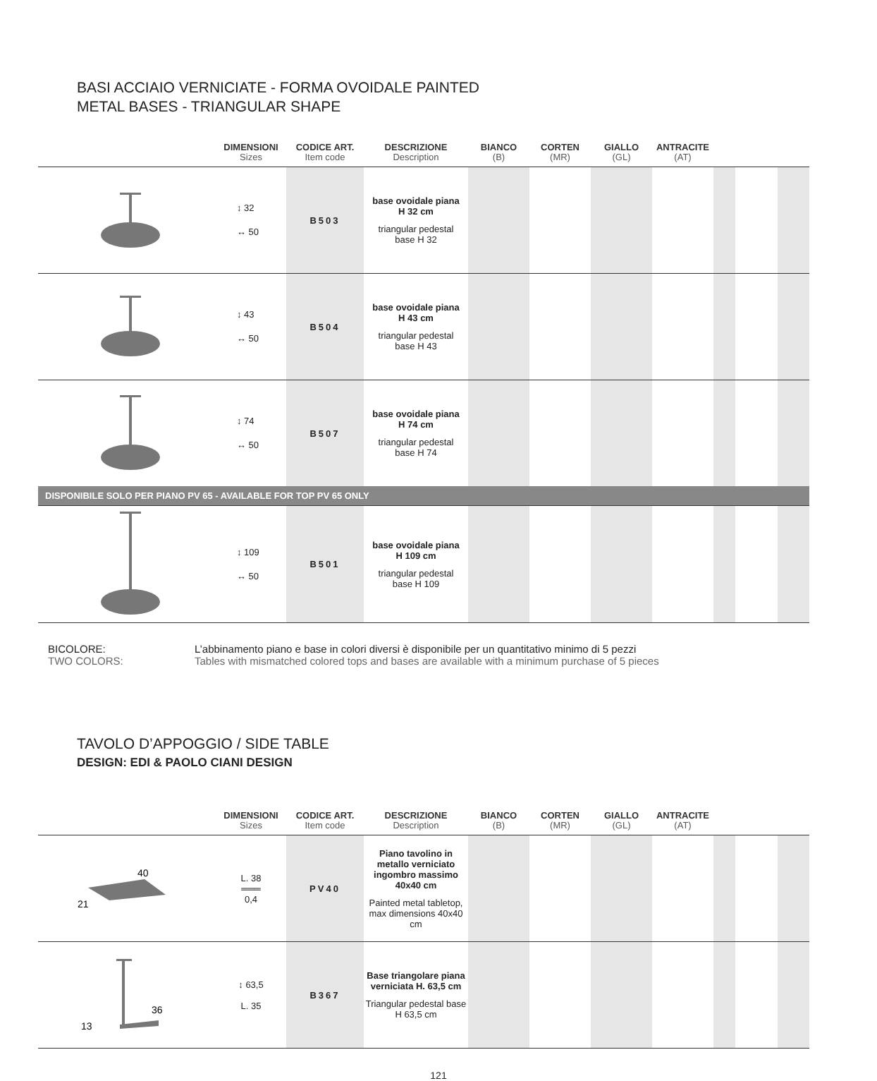BASI ACCIAIO VERNICIATE - FORMA OVOIDALE PAINTED
METAL BASES - TRIANGULAR SHAPE
| | DIMENSIONI Sizes | CODICE ART. Item code | DESCRIZIONE Description | BIANCO (B) | CORTEN (MR) | GIALLO (GL) | ANTRACITE (AT) | | | |
| --- | --- | --- | --- | --- | --- | --- | --- | --- | --- | --- |
| | ↕ 32 ↔ 50 | B503 | base ovoidale piana H 32 cm triangular pedestal base H 32 | | | | | | | |
| | ↕ 43 ↔ 50 | B504 | base ovoidale piana H 43 cm triangular pedestal base H 43 | | | | | | | |
| | ↕ 74 ↔ 50 | B507 | base ovoidale piana H 74 cm triangular pedestal base H 74 | | | | | | | |
| DISPONIBILE SOLO PER PIANO PV 65 - AVAILABLE FOR TOP PV 65 ONLY | | | | | | | | | | |
| | ↕ 109 ↔ 50 | B501 | base ovoidale piana H 109 cm triangular pedestal base H 109 | | | | | | | |
BICOLORE:
TWO COLORS:
L’abbinamento piano e base in colori diversi è disponibile per un quantitativo minimo di 5 pezzi
Tables with mismatched colored tops and bases are available with a minimum purchase of 5 pieces
TAVOLO D’APPOGGIO / SIDE TABLE
DESIGN: EDI & PAOLO CIANI DESIGN
| | DIMENSIONI Sizes | CODICE ART. Item code | DESCRIZIONE Description | BIANCO (B) | CORTEN (MR) | GIALLO (GL) | ANTRACITE (AT) | | | |
| --- | --- | --- | --- | --- | --- | --- | --- | --- | --- | --- |
| 40 21 | L. 38 ═══ 0,4 | PV40 | Piano tavolino in metallo verniciato ingombro massimo 40x40 cm Painted metal tabletop, max dimensions 40x40 cm | | | | | | | |
| 36 13 | ↕ 63,5 L. 35 | B367 | Base triangolare piana verniciata H. 63,5 cm Triangular pedestal base H 63,5 cm | | | | | | | |
121